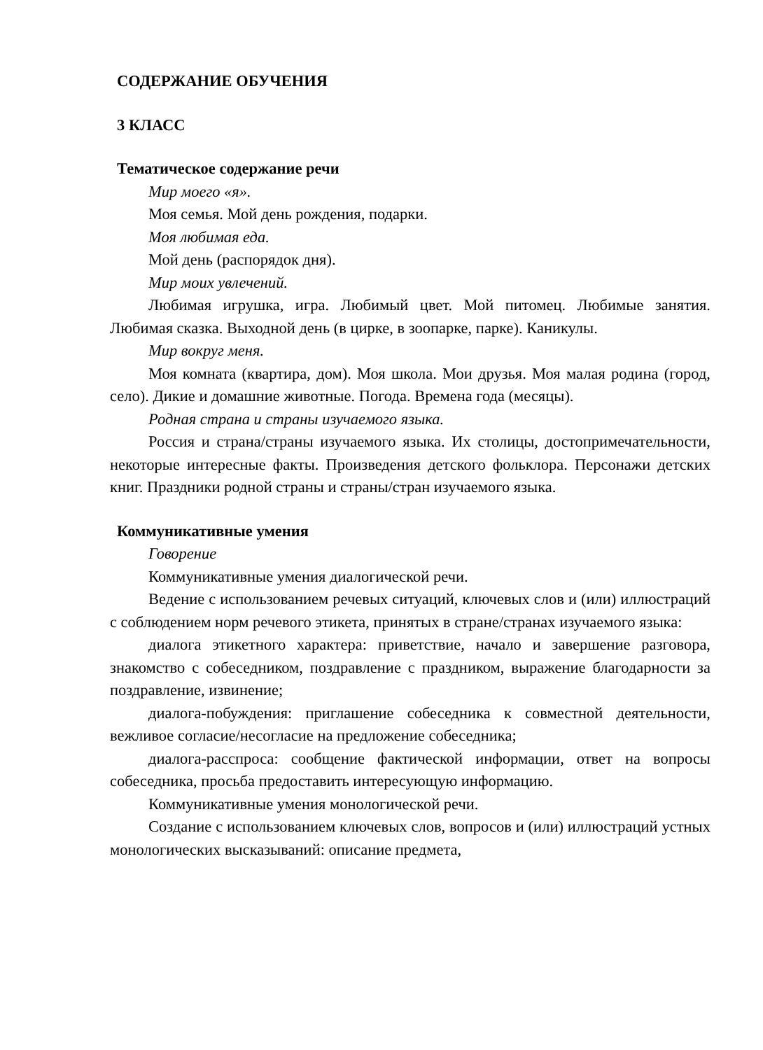СОДЕРЖАНИЕ ОБУЧЕНИЯ
3 КЛАСС
Тематическое содержание речи
Мир моего «я».
Моя семья. Мой день рождения, подарки.
Моя любимая еда.
Мой день (распорядок дня).
Мир моих увлечений.
Любимая игрушка, игра. Любимый цвет. Мой питомец. Любимые занятия. Любимая сказка. Выходной день (в цирке, в зоопарке, парке). Каникулы.
Мир вокруг меня.
Моя комната (квартира, дом). Моя школа. Мои друзья. Моя малая родина (город, село). Дикие и домашние животные. Погода. Времена года (месяцы).
Родная страна и страны изучаемого языка.
Россия и страна/страны изучаемого языка. Их столицы, достопримечательности, некоторые интересные факты. Произведения детского фольклора. Персонажи детских книг. Праздники родной страны и страны/стран изучаемого языка.
Коммуникативные умения
Говорение
Коммуникативные умения диалогической речи.
Ведение с использованием речевых ситуаций, ключевых слов и (или) иллюстраций с соблюдением норм речевого этикета, принятых в стране/странах изучаемого языка:
диалога этикетного характера: приветствие, начало и завершение разговора, знакомство с собеседником, поздравление с праздником, выражение благодарности за поздравление, извинение;
диалога-побуждения: приглашение собеседника к совместной деятельности, вежливое согласие/несогласие на предложение собеседника;
диалога-расспроса: сообщение фактической информации, ответ на вопросы собеседника, просьба предоставить интересующую информацию.
Коммуникативные умения монологической речи.
Создание с использованием ключевых слов, вопросов и (или) иллюстраций устных монологических высказываний: описание предмета,